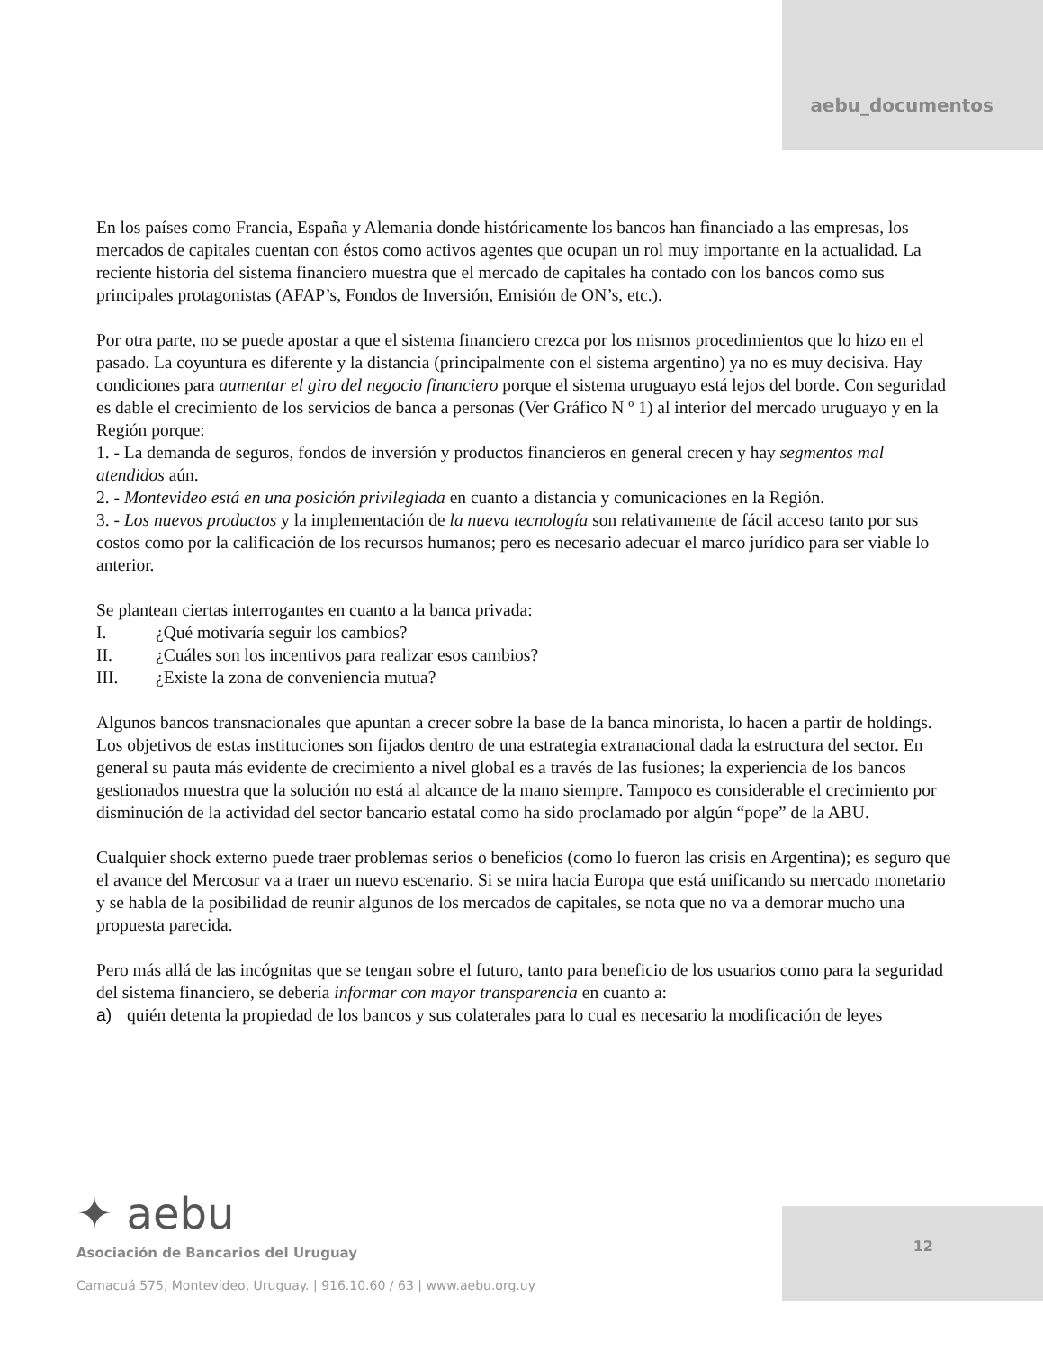aebu_documentos
En los países como Francia, España y Alemania donde históricamente los bancos han financiado a las empresas, los mercados de capitales cuentan con éstos como activos agentes que ocupan un rol muy importante en la actualidad. La reciente historia del sistema financiero muestra que el mercado de capitales ha contado con los bancos como sus principales protagonistas (AFAP’s, Fondos de Inversión, Emisión de ON’s, etc.).
Por otra parte, no se puede apostar a que el sistema financiero crezca por los mismos procedimientos que lo hizo en el pasado. La coyuntura es diferente y la distancia (principalmente con el sistema argentino) ya no es muy decisiva. Hay condiciones para aumentar el giro del negocio financiero porque el sistema uruguayo está lejos del borde. Con seguridad es dable el crecimiento de los servicios de banca a personas (Ver Gráfico N º 1) al interior del mercado uruguayo y en la Región porque:
1. - La demanda de seguros, fondos de inversión y productos financieros en general crecen y hay segmentos mal atendidos aún.
2. - Montevideo está en una posición privilegiada en cuanto a distancia y comunicaciones en la Región.
3. - Los nuevos productos y la implementación de la nueva tecnología son relativamente de fácil acceso tanto por sus costos como por la calificación de los recursos humanos; pero es necesario adecuar el marco jurídico para ser viable lo anterior.
Se plantean ciertas interrogantes en cuanto a la banca privada:
I. ¿Qué motivaría seguir los cambios?
II. ¿Cuáles son los incentivos para realizar esos cambios?
III. ¿Existe la zona de conveniencia mutua?
Algunos bancos transnacionales que apuntan a crecer sobre la base de la banca minorista, lo hacen a partir de holdings. Los objetivos de estas instituciones son fijados dentro de una estrategia extranacional dada la estructura del sector. En general su pauta más evidente de crecimiento a nivel global es a través de las fusiones; la experiencia de los bancos gestionados muestra que la solución no está al alcance de la mano siempre. Tampoco es considerable el crecimiento por disminución de la actividad del sector bancario estatal como ha sido proclamado por algún “pope” de la ABU.
Cualquier shock externo puede traer problemas serios o beneficios (como lo fueron las crisis en Argentina); es seguro que el avance del Mercosur va a traer un nuevo escenario. Si se mira hacia Europa que está unificando su mercado monetario y se habla de la posibilidad de reunir algunos de los mercados de capitales, se nota que no va a demorar mucho una propuesta parecida.
Pero más allá de las incógnitas que se tengan sobre el futuro, tanto para beneficio de los usuarios como para la seguridad del sistema financiero, se debería informar con mayor transparencia en cuanto a:
a) quién detenta la propiedad de los bancos y sus colaterales para lo cual es necesario la modificación de leyes
✦ aebu
Asociación de Bancarios del Uruguay
Camacuá 575, Montevideo, Uruguay. | 916.10.60 / 63 | www.aebu.org.uy
12